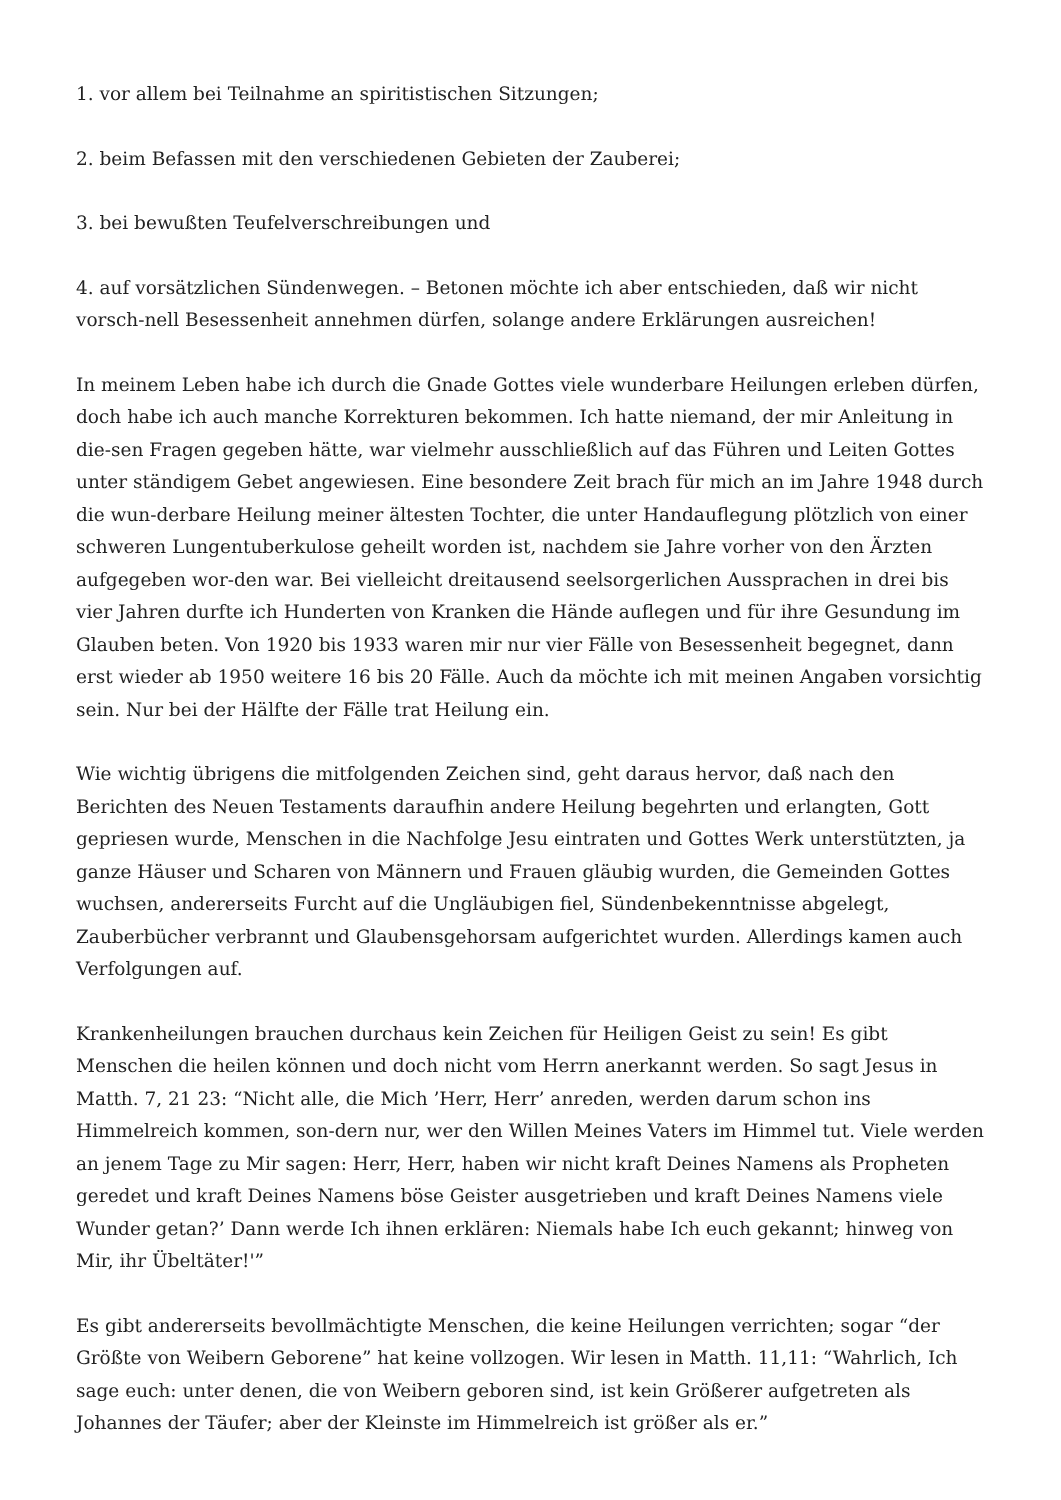1. vor allem bei Teilnahme an spiritistischen Sitzungen;
2. beim Befassen mit den verschiedenen Gebieten der Zauberei;
3. bei bewußten Teufelverschreibungen und
4. auf vorsätzlichen Sündenwegen. – Betonen möchte ich aber entschieden, daß wir nicht vorsch-nell Besessenheit annehmen dürfen, solange andere Erklärungen ausreichen!
In meinem Leben habe ich durch die Gnade Gottes viele wunderbare Heilungen erleben dürfen, doch habe ich auch manche Korrekturen bekommen. Ich hatte niemand, der mir Anleitung in die-sen Fragen gegeben hätte, war vielmehr ausschließlich auf das Führen und Leiten Gottes unter ständigem Gebet angewiesen. Eine besondere Zeit brach für mich an im Jahre 1948 durch die wun-derbare Heilung meiner ältesten Tochter, die unter Handauflegung plötzlich von einer schweren Lungentuberkulose geheilt worden ist, nachdem sie Jahre vorher von den Ärzten aufgegeben wor-den war. Bei vielleicht dreitausend seelsorgerlichen Aussprachen in drei bis vier Jahren durfte ich Hunderten von Kranken die Hände auflegen und für ihre Gesundung im Glauben beten. Von 1920 bis 1933 waren mir nur vier Fälle von Besessenheit begegnet, dann erst wieder ab 1950 weitere 16 bis 20 Fälle. Auch da möchte ich mit meinen Angaben vorsichtig sein. Nur bei der Hälfte der Fälle trat Heilung ein.
Wie wichtig übrigens die mitfolgenden Zeichen sind, geht daraus hervor, daß nach den Berichten des Neuen Testaments daraufhin andere Heilung begehrten und erlangten, Gott gepriesen wurde, Menschen in die Nachfolge Jesu eintraten und Gottes Werk unterstützten, ja ganze Häuser und Scharen von Männern und Frauen gläubig wurden, die Gemeinden Gottes wuchsen, andererseits Furcht auf die Ungläubigen fiel, Sündenbekenntnisse abgelegt, Zauberbücher verbrannt und Glaubensgehorsam aufgerichtet wurden. Allerdings kamen auch Verfolgungen auf.
Krankenheilungen brauchen durchaus kein Zeichen für Heiligen Geist zu sein! Es gibt Menschen die heilen können und doch nicht vom Herrn anerkannt werden. So sagt Jesus in Matth. 7, 21 23: “Nicht alle, die Mich ’Herr, Herr’ anreden, werden darum schon ins Himmelreich kommen, son-dern nur, wer den Willen Meines Vaters im Himmel tut. Viele werden an jenem Tage zu Mir sagen: Herr, Herr, haben wir nicht kraft Deines Namens als Propheten geredet und kraft Deines Namens böse Geister ausgetrieben und kraft Deines Namens viele Wunder getan?’ Dann werde Ich ihnen erklären: Niemals habe Ich euch gekannt; hinweg von Mir, ihr Übeltäter!'”
Es gibt andererseits bevollmächtigte Menschen, die keine Heilungen verrichten; sogar “der Größte von Weibern Geborene” hat keine vollzogen. Wir lesen in Matth. 11,11: “Wahrlich, Ich sage euch: unter denen, die von Weibern geboren sind, ist kein Größerer aufgetreten als Johannes der Täufer; aber der Kleinste im Himmelreich ist größer als er.”